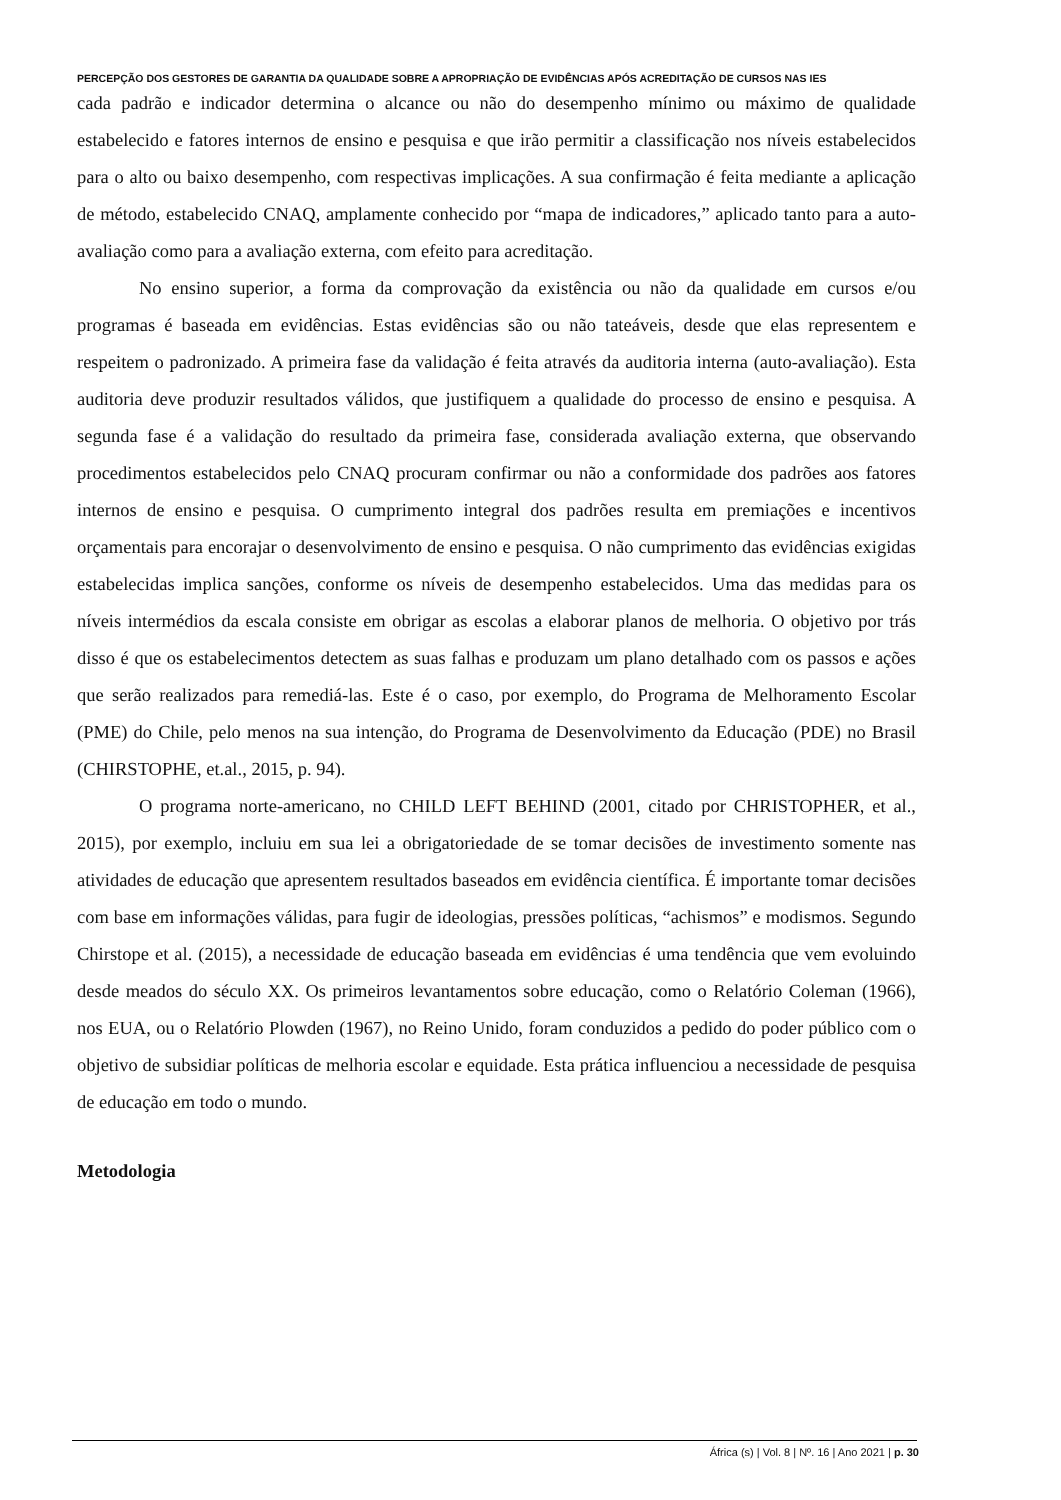PERCEPÇÃO DOS GESTORES DE GARANTIA DA QUALIDADE SOBRE A APROPRIAÇÃO DE EVIDÊNCIAS APÓS ACREDITAÇÃO DE CURSOS NAS IES
cada padrão e indicador determina o alcance ou não do desempenho mínimo ou máximo de qualidade estabelecido e fatores internos de ensino e pesquisa e que irão permitir a classificação nos níveis estabelecidos para o alto ou baixo desempenho, com respectivas implicações. A sua confirmação é feita mediante a aplicação de método, estabelecido CNAQ, amplamente conhecido por “mapa de indicadores,” aplicado tanto para a auto-avaliação como para a avaliação externa, com efeito para acreditação.
No ensino superior, a forma da comprovação da existência ou não da qualidade em cursos e/ou programas é baseada em evidências. Estas evidências são ou não tateáveis, desde que elas representem e respeitem o padronizado. A primeira fase da validação é feita através da auditoria interna (auto-avaliação). Esta auditoria deve produzir resultados válidos, que justifiquem a qualidade do processo de ensino e pesquisa. A segunda fase é a validação do resultado da primeira fase, considerada avaliação externa, que observando procedimentos estabelecidos pelo CNAQ procuram confirmar ou não a conformidade dos padrões aos fatores internos de ensino e pesquisa. O cumprimento integral dos padrões resulta em premiações e incentivos orçamentais para encorajar o desenvolvimento de ensino e pesquisa. O não cumprimento das evidências exigidas estabelecidas implica sanções, conforme os níveis de desempenho estabelecidos. Uma das medidas para os níveis intermédios da escala consiste em obrigar as escolas a elaborar planos de melhoria. O objetivo por trás disso é que os estabelecimentos detectem as suas falhas e produzam um plano detalhado com os passos e ações que serão realizados para remediá-las. Este é o caso, por exemplo, do Programa de Melhoramento Escolar (PME) do Chile, pelo menos na sua intenção, do Programa de Desenvolvimento da Educação (PDE) no Brasil (CHIRSTOPHE, et.al., 2015, p. 94).
O programa norte-americano, no CHILD LEFT BEHIND (2001, citado por CHRISTOPHER, et al., 2015), por exemplo, incluiu em sua lei a obrigatoriedade de se tomar decisões de investimento somente nas atividades de educação que apresentem resultados baseados em evidência científica. É importante tomar decisões com base em informações válidas, para fugir de ideologias, pressões políticas, “achismos” e modismos. Segundo Chirstope et al. (2015), a necessidade de educação baseada em evidências é uma tendência que vem evoluindo desde meados do século XX. Os primeiros levantamentos sobre educação, como o Relatório Coleman (1966), nos EUA, ou o Relatório Plowden (1967), no Reino Unido, foram conduzidos a pedido do poder público com o objetivo de subsidiar políticas de melhoria escolar e equidade. Esta prática influenciou a necessidade de pesquisa de educação em todo o mundo.
Metodologia
África (s) | Vol. 8 | Nº. 16 | Ano 2021 | p. 30